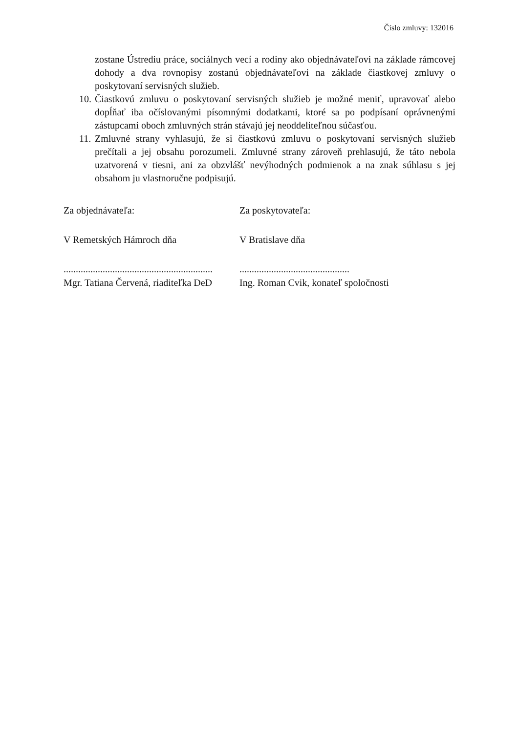Číslo zmluvy: 132016
zostane Ústrediu práce, sociálnych vecí a rodiny ako objednávateľovi na základe rámcovej dohody a dva rovnopisy zostanú objednávateľovi na základe čiastkovej zmluvy o poskytovaní servisných služieb.
10. Čiastkovú zmluvu o poskytovaní servisných služieb je možné meniť, upravovať alebo dopĺňať iba očíslovanými písomnými dodatkami, ktoré sa po podpísaní oprávnenými zástupcami oboch zmluvných strán stávajú jej neoddeliteľnou súčasťou.
11. Zmluvné strany vyhlasujú, že si čiastkovú zmluvu o poskytovaní servisných služieb prečítali a jej obsahu porozumeli. Zmluvné strany zároveň prehlasujú, že táto nebola uzatvorená v tiesni, ani za obzvlášť nevýhodných podmienok a na znak súhlasu s jej obsahom ju vlastnoručne podpisujú.
Za objednávateľa:
V Remetských Hámroch dňa
.............................................................
Mgr. Tatiana Červená, riaditeľka DeD
Za poskytovateľa:
V Bratislave dňa
.............................................
Ing. Roman Cvik, konateľ spoločnosti